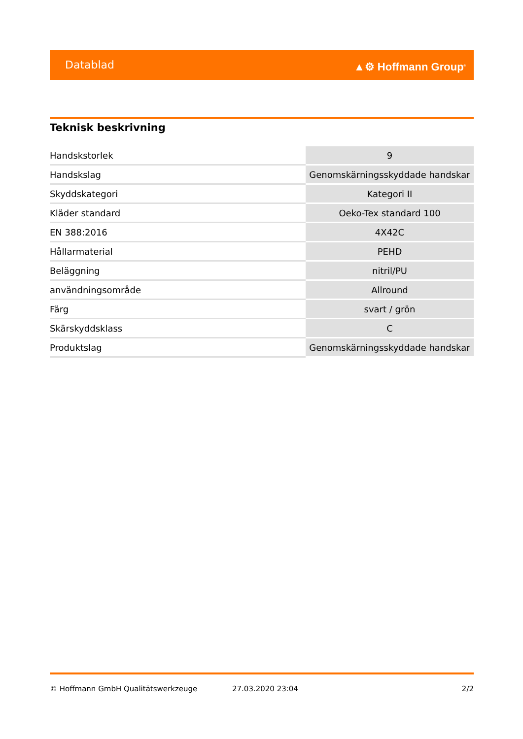Datablad ▲⚙ Hoffmann Group<sup>®</sup>
Teknisk beskrivning
| Handskstorlek | 9 |
| Handskslag | Genomskärningsskyddade handskar |
| Skyddskategori | Kategori II |
| Kläder standard | Oeko-Tex standard 100 |
| EN 388:2016 | 4X42C |
| Hållarmaterial | PEHD |
| Beläggning | nitril/PU |
| användningsområde | Allround |
| Färg | svart / grön |
| Skärskyddsklass | C |
| Produktslag | Genomskärningsskyddade handskar |
© Hoffmann GmbH Qualitätswerkzeuge 27.03.2020 23:04 2/2